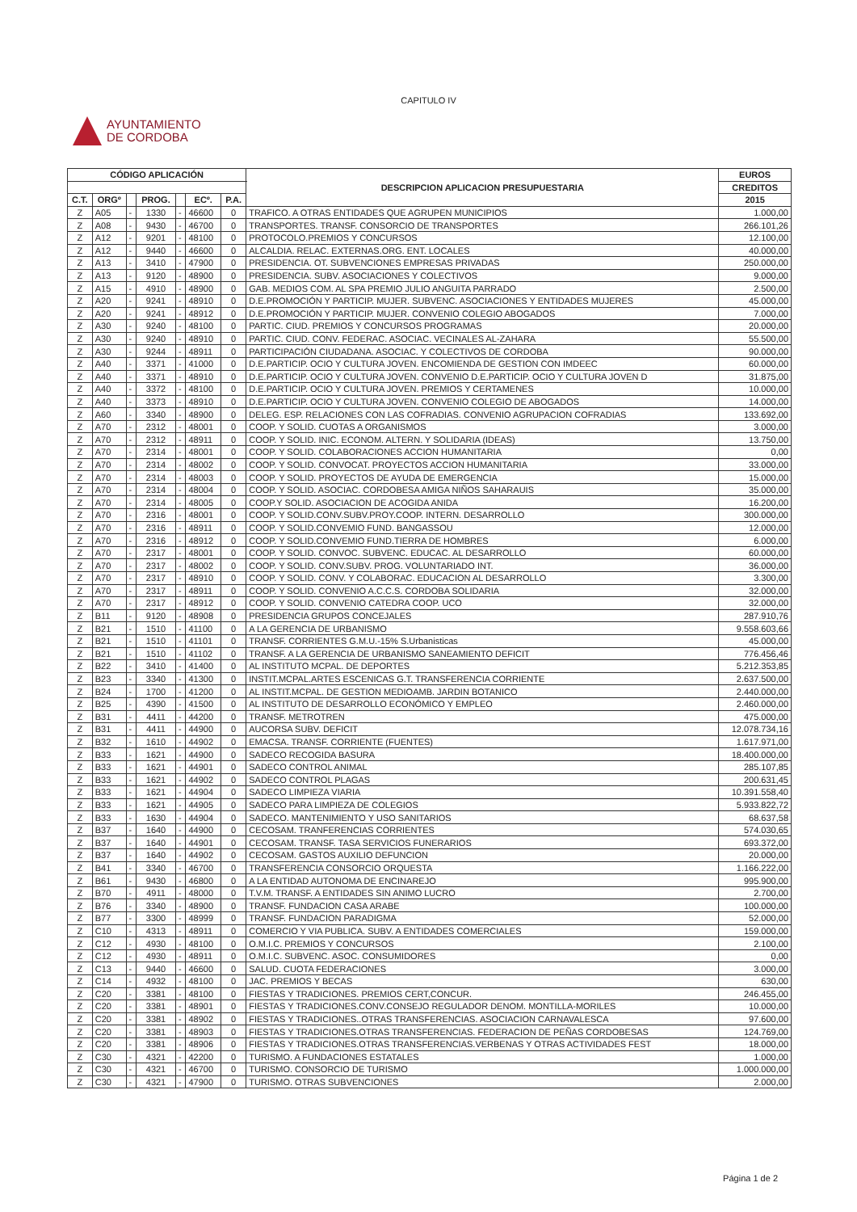CAPITULO IV
AYUNTAMIENTO
DE CORDOBA
| CÓDIGO APLICACIÓN | | | | | | | DESCRIPCION APLICACION PRESUPUESTARIA | EUROS |
| --- | --- | --- | --- | --- | --- | --- | --- | --- |
| | | | | | | | | CREDITOS |
| C.T. | ORGº | | PROG. | | ECº. | P.A. | | 2015 |
| Z | A05 | - | 1330 | - | 46600 | 0 | TRAFICO. A OTRAS ENTIDADES QUE AGRUPEN MUNICIPIOS | 1.000,00 |
| Z | A08 | - | 9430 | - | 46700 | 0 | TRANSPORTES. TRANSF. CONSORCIO DE TRANSPORTES | 266.101,26 |
| Z | A12 | - | 9201 | - | 48100 | 0 | PROTOCOLO.PREMIOS Y CONCURSOS | 12.100,00 |
| Z | A12 | - | 9440 | - | 46600 | 0 | ALCALDIA. RELAC. EXTERNAS.ORG. ENT. LOCALES | 40.000,00 |
| Z | A13 | - | 3410 | - | 47900 | 0 | PRESIDENCIA. OT. SUBVENCIONES EMPRESAS PRIVADAS | 250.000,00 |
| Z | A13 | - | 9120 | - | 48900 | 0 | PRESIDENCIA. SUBV. ASOCIACIONES Y COLECTIVOS | 9.000,00 |
| Z | A15 | - | 4910 | - | 48900 | 0 | GAB. MEDIOS COM. AL SPA PREMIO JULIO ANGUITA PARRADO | 2.500,00 |
| Z | A20 | - | 9241 | - | 48910 | 0 | D.E.PROMOCIÓN Y PARTICIP. MUJER. SUBVENC. ASOCIACIONES Y ENTIDADES MUJERES | 45.000,00 |
| Z | A20 | - | 9241 | - | 48912 | 0 | D.E.PROMOCIÓN Y PARTICIP. MUJER. CONVENIO COLEGIO ABOGADOS | 7.000,00 |
| Z | A30 | - | 9240 | - | 48100 | 0 | PARTIC. CIUD. PREMIOS Y CONCURSOS PROGRAMAS | 20.000,00 |
| Z | A30 | - | 9240 | - | 48910 | 0 | PARTIC. CIUD. CONV. FEDERAC. ASOCIAC. VECINALES AL-ZAHARA | 55.500,00 |
| Z | A30 | - | 9244 | - | 48911 | 0 | PARTICIPACIÓN CIUDADANA. ASOCIAC. Y COLECTIVOS DE CORDOBA | 90.000,00 |
| Z | A40 | - | 3371 | - | 41000 | 0 | D.E.PARTICIP. OCIO Y CULTURA JOVEN. ENCOMIENDA DE GESTION CON IMDEEC | 60.000,00 |
| Z | A40 | - | 3371 | - | 48910 | 0 | D.E.PARTICIP. OCIO Y CULTURA JOVEN. CONVENIO D.E.PARTICIP. OCIO Y CULTURA JOVEN D | 31.875,00 |
| Z | A40 | - | 3372 | - | 48100 | 0 | D.E.PARTICIP. OCIO Y CULTURA JOVEN. PREMIOS Y CERTAMENES | 10.000,00 |
| Z | A40 | - | 3373 | - | 48910 | 0 | D.E.PARTICIP. OCIO Y CULTURA JOVEN. CONVENIO COLEGIO DE ABOGADOS | 14.000,00 |
| Z | A60 | - | 3340 | - | 48900 | 0 | DELEG. ESP. RELACIONES CON LAS COFRADIAS. CONVENIO AGRUPACION COFRADIAS | 133.692,00 |
| Z | A70 | - | 2312 | - | 48001 | 0 | COOP. Y SOLID. CUOTAS A ORGANISMOS | 3.000,00 |
| Z | A70 | - | 2312 | - | 48911 | 0 | COOP. Y SOLID. INIC. ECONOM. ALTERN. Y SOLIDARIA (IDEAS) | 13.750,00 |
| Z | A70 | - | 2314 | - | 48001 | 0 | COOP. Y SOLID. COLABORACIONES ACCION HUMANITARIA | 0,00 |
| Z | A70 | - | 2314 | - | 48002 | 0 | COOP. Y SOLID. CONVOCAT. PROYECTOS ACCION HUMANITARIA | 33.000,00 |
| Z | A70 | - | 2314 | - | 48003 | 0 | COOP. Y SOLID. PROYECTOS DE AYUDA DE EMERGENCIA | 15.000,00 |
| Z | A70 | - | 2314 | - | 48004 | 0 | COOP. Y SOLID. ASOCIAC. CORDOBESA AMIGA NIÑOS SAHARAUIS | 35.000,00 |
| Z | A70 | - | 2314 | - | 48005 | 0 | COOP.Y SOLID. ASOCIACION DE ACOGIDA ANIDA | 16.200,00 |
| Z | A70 | - | 2316 | - | 48001 | 0 | COOP. Y SOLID.CONV.SUBV.PROY.COOP. INTERN. DESARROLLO | 300.000,00 |
| Z | A70 | - | 2316 | - | 48911 | 0 | COOP. Y SOLID.CONVEMIO FUND. BANGASSOU | 12.000,00 |
| Z | A70 | - | 2316 | - | 48912 | 0 | COOP. Y SOLID.CONVEMIO FUND.TIERRA DE HOMBRES | 6.000,00 |
| Z | A70 | - | 2317 | - | 48001 | 0 | COOP. Y SOLID. CONVOC. SUBVENC. EDUCAC. AL DESARROLLO | 60.000,00 |
| Z | A70 | - | 2317 | - | 48002 | 0 | COOP. Y SOLID. CONV.SUBV. PROG. VOLUNTARIADO INT. | 36.000,00 |
| Z | A70 | - | 2317 | - | 48910 | 0 | COOP. Y SOLID. CONV. Y COLABORAC. EDUCACION AL DESARROLLO | 3.300,00 |
| Z | A70 | - | 2317 | - | 48911 | 0 | COOP. Y SOLID. CONVENIO A.C.C.S. CORDOBA SOLIDARIA | 32.000,00 |
| Z | A70 | - | 2317 | - | 48912 | 0 | COOP. Y SOLID. CONVENIO CATEDRA COOP. UCO | 32.000,00 |
| Z | B11 | - | 9120 | - | 48908 | 0 | PRESIDENCIA GRUPOS CONCEJALES | 287.910,76 |
| Z | B21 | - | 1510 | - | 41100 | 0 | A LA GERENCIA DE URBANISMO | 9.558.603,66 |
| Z | B21 | - | 1510 | - | 41101 | 0 | TRANSF. CORRIENTES G.M.U.-15% S.Urbanisticas | 45.000,00 |
| Z | B21 | - | 1510 | - | 41102 | 0 | TRANSF. A LA GERENCIA DE URBANISMO SANEAMIENTO DEFICIT | 776.456,46 |
| Z | B22 | - | 3410 | - | 41400 | 0 | AL INSTITUTO MCPAL. DE DEPORTES | 5.212.353,85 |
| Z | B23 | - | 3340 | - | 41300 | 0 | INSTIT.MCPAL.ARTES ESCENICAS G.T. TRANSFERENCIA CORRIENTE | 2.637.500,00 |
| Z | B24 | - | 1700 | - | 41200 | 0 | AL INSTIT.MCPAL. DE GESTION MEDIOAMB. JARDIN BOTANICO | 2.440.000,00 |
| Z | B25 | - | 4390 | - | 41500 | 0 | AL INSTITUTO DE DESARROLLO ECONÓMICO Y EMPLEO | 2.460.000,00 |
| Z | B31 | - | 4411 | - | 44200 | 0 | TRANSF. METROTREN | 475.000,00 |
| Z | B31 | - | 4411 | - | 44900 | 0 | AUCORSA SUBV. DEFICIT | 12.078.734,16 |
| Z | B32 | - | 1610 | - | 44902 | 0 | EMACSA. TRANSF. CORRIENTE (FUENTES) | 1.617.971,00 |
| Z | B33 | - | 1621 | - | 44900 | 0 | SADECO RECOGIDA BASURA | 18.400.000,00 |
| Z | B33 | - | 1621 | - | 44901 | 0 | SADECO CONTROL ANIMAL | 285.107,85 |
| Z | B33 | - | 1621 | - | 44902 | 0 | SADECO CONTROL PLAGAS | 200.631,45 |
| Z | B33 | - | 1621 | - | 44904 | 0 | SADECO LIMPIEZA VIARIA | 10.391.558,40 |
| Z | B33 | - | 1621 | - | 44905 | 0 | SADECO PARA LIMPIEZA DE COLEGIOS | 5.933.822,72 |
| Z | B33 | - | 1630 | - | 44904 | 0 | SADECO. MANTENIMIENTO Y USO SANITARIOS | 68.637,58 |
| Z | B37 | - | 1640 | - | 44900 | 0 | CECOSAM. TRANFERENCIAS CORRIENTES | 574.030,65 |
| Z | B37 | - | 1640 | - | 44901 | 0 | CECOSAM. TRANSF. TASA SERVICIOS FUNERARIOS | 693.372,00 |
| Z | B37 | - | 1640 | - | 44902 | 0 | CECOSAM. GASTOS AUXILIO DEFUNCION | 20.000,00 |
| Z | B41 | - | 3340 | - | 46700 | 0 | TRANSFERENCIA CONSORCIO ORQUESTA | 1.166.222,00 |
| Z | B61 | - | 9430 | - | 46800 | 0 | A LA ENTIDAD AUTONOMA DE ENCINAREJO | 995.900,00 |
| Z | B70 | - | 4911 | - | 48000 | 0 | T.V.M. TRANSF. A ENTIDADES SIN ANIMO LUCRO | 2.700,00 |
| Z | B76 | - | 3340 | - | 48900 | 0 | TRANSF. FUNDACION CASA ARABE | 100.000,00 |
| Z | B77 | - | 3300 | - | 48999 | 0 | TRANSF. FUNDACION PARADIGMA | 52.000,00 |
| Z | C10 | - | 4313 | - | 48911 | 0 | COMERCIO Y VIA PUBLICA. SUBV. A ENTIDADES COMERCIALES | 159.000,00 |
| Z | C12 | - | 4930 | - | 48100 | 0 | O.M.I.C. PREMIOS Y CONCURSOS | 2.100,00 |
| Z | C12 | - | 4930 | - | 48911 | 0 | O.M.I.C. SUBVENC. ASOC. CONSUMIDORES | 0,00 |
| Z | C13 | - | 9440 | - | 46600 | 0 | SALUD. CUOTA FEDERACIONES | 3.000,00 |
| Z | C14 | - | 4932 | - | 48100 | 0 | JAC. PREMIOS Y BECAS | 630,00 |
| Z | C20 | - | 3381 | - | 48100 | 0 | FIESTAS Y TRADICIONES. PREMIOS CERT,CONCUR. | 246.455,00 |
| Z | C20 | - | 3381 | - | 48901 | 0 | FIESTAS Y TRADICIONES.CONV.CONSEJO REGULADOR DENOM. MONTILLA-MORILES | 10.000,00 |
| Z | C20 | - | 3381 | - | 48902 | 0 | FIESTAS Y TRADICIONES..OTRAS TRANSFERENCIAS. ASOCIACION CARNAVALESCA | 97.600,00 |
| Z | C20 | - | 3381 | - | 48903 | 0 | FIESTAS Y TRADICIONES.OTRAS TRANSFERENCIAS. FEDERACION DE PEÑAS CORDOBESAS | 124.769,00 |
| Z | C20 | - | 3381 | - | 48906 | 0 | FIESTAS Y TRADICIONES.OTRAS TRANSFERENCIAS.VERBENAS Y OTRAS ACTIVIDADES FEST | 18.000,00 |
| Z | C30 | - | 4321 | - | 42200 | 0 | TURISMO. A FUNDACIONES ESTATALES | 1.000,00 |
| Z | C30 | - | 4321 | - | 46700 | 0 | TURISMO. CONSORCIO DE TURISMO | 1.000.000,00 |
| Z | C30 | - | 4321 | - | 47900 | 0 | TURISMO. OTRAS SUBVENCIONES | 2.000,00 |
Página 1 de 2